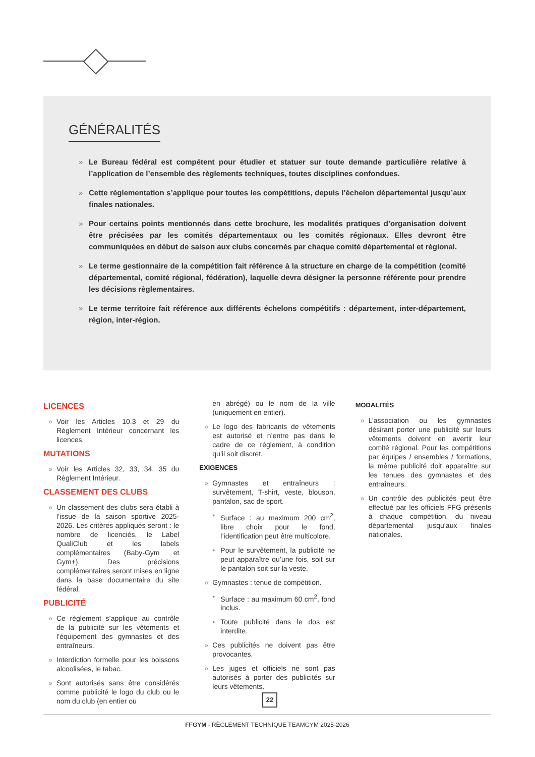GÉNÉRALITÉS
» Le Bureau fédéral est compétent pour étudier et statuer sur toute demande particulière relative à l’application de l’ensemble des règlements techniques, toutes disciplines confondues.
» Cette règlementation s’applique pour toutes les compétitions, depuis l’échelon départemental jusqu’aux finales nationales.
» Pour certains points mentionnés dans cette brochure, les modalités pratiques d’organisation doivent être précisées par les comités départementaux ou les comités régionaux. Elles devront être communiquées en début de saison aux clubs concernés par chaque comité départemental et régional.
» Le terme gestionnaire de la compétition fait référence à la structure en charge de la compétition (comité départemental, comité régional, fédération), laquelle devra désigner la personne référente pour prendre les décisions règlementaires.
» Le terme territoire fait référence aux différents échelons compétitifs : département, inter-département, région, inter-région.
LICENCES
» Voir les Articles 10.3 et 29 du Règlement Intérieur concernant les licences.
MUTATIONS
» Voir les Articles 32, 33, 34, 35 du Règlement Intérieur.
CLASSEMENT DES CLUBS
» Un classement des clubs sera établi à l’issue de la saison sportive 2025-2026. Les critères appliqués seront : le nombre de licenciés, le Label QualiClub et les labels complémentaires (Baby-Gym et Gym+). Des précisions complémentaires seront mises en ligne dans la base documentaire du site fédéral.
PUBLICITÉ
» Ce règlement s’applique au contrôle de la publicité sur les vêtements et l’équipement des gymnastes et des entraîneurs.
» Interdiction formelle pour les boissons alcoolisées, le tabac.
» Sont autorisés sans être considérés comme publicité le logo du club ou le nom du club (en entier ou
en abrégé) ou le nom de la ville (uniquement en entier).
» Le logo des fabricants de vêtements est autorisé et n’entre pas dans le cadre de ce règlement, à condition qu’il soit discret.
EXIGENCES
» Gymnastes et entraîneurs : survêtement, T-shirt, veste, blouson, pantalon, sac de sport.
• Surface : au maximum 200 cm<sup>2</sup>, libre choix pour le fond, l’identification peut être multicolore.
• Pour le survêtement, la publicité ne peut apparaître qu’une fois, soit sur le pantalon soit sur la veste.
» Gymnastes : tenue de compétition.
• Surface : au maximum 60 cm<sup>2</sup>, fond inclus.
• Toute publicité dans le dos est interdite.
» Ces publicités ne doivent pas être provocantes.
» Les juges et officiels ne sont pas autorisés à porter des publicités sur leurs vêtements.
MODALITÉS
» L’association ou les gymnastes désirant porter une publicité sur leurs vêtements doivent en avertir leur comité régional. Pour les compétitions par équipes / ensembles / formations, la même publicité doit apparaître sur les tenues des gymnastes et des entraîneurs.
» Un contrôle des publicités peut être effectué par les officiels FFG présents à chaque compétition, du niveau départemental jusqu’aux finales nationales.
22
FFGYM - RÈGLEMENT TECHNIQUE TEAMGYM 2025-2026